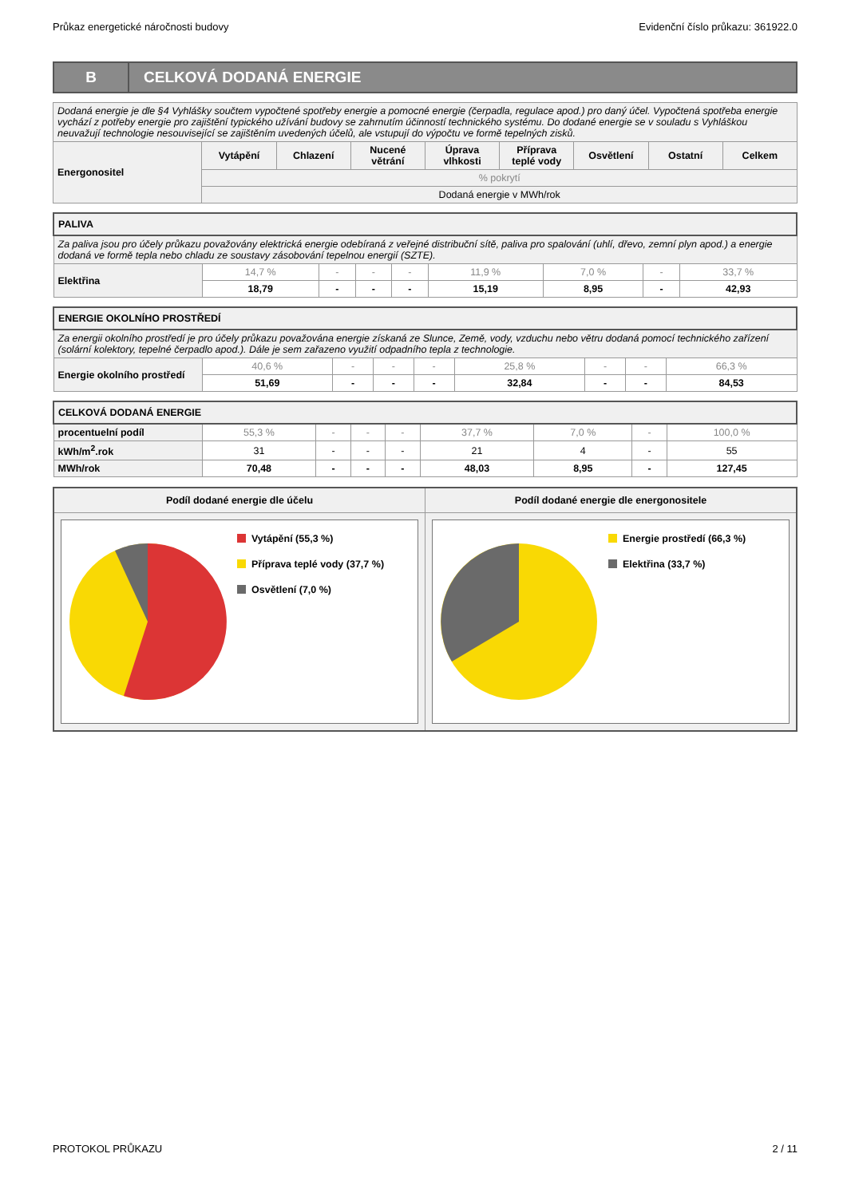Průkaz energetické náročnosti budovy Evidenční číslo průkazu: 361922.0
B
CELKOVÁ DODANÁ ENERGIE
| Dodaná energie je dle §4 Vyhlášky součtem vypočtené spotřeby energie a pomocné energie (čerpadla, regulace apod.) pro daný účel. Vypočtená spotřeba energie vychází z potřeby energie pro zajištění typického užívání budovy se zahrnutím účinností technického systému. Do dodané energie se v souladu s Vyhláškou neuvažují technologie nesouvisející se zajištěním uvedených účelů, ale vstupují do výpočtu ve formě tepelných zisků. | | | | | | | | |
| Energonositel | Vytápění | Chlazení | Nucené větrání | Úprava vlhkosti | Příprava teplé vody | Osvětlení | Ostatní | Celkem |
| | % pokrytí | | | | | | | |
| | Dodaná energie v MWh/rok | | | | | | | |
| PALIVA | | | | | | | | |
| Za paliva jsou pro účely průkazu považovány elektrická energie odebíraná z veřejné distribuční sítě, paliva pro spalování (uhlí, dřevo, zemní plyn apod.) a energie dodaná ve formě tepla nebo chladu ze soustavy zásobování tepelnou energií (SZTE). | | | | | | | | |
| Elektřina | 14,7 % | - | - | - | 11,9 % | 7,0 % | - | 33,7 % |
| | 18,79 | - | - | - | 15,19 | 8,95 | - | 42,93 |
| ENERGIE OKOLNÍHO PROSTŘEDÍ | | | | | | | | |
| Za energii okolního prostředí je pro účely průkazu považována energie získaná ze Slunce, Země, vody, vzduchu nebo větru dodaná pomocí technického zařízení (solární kolektory, tepelné čerpadlo apod.). Dále je sem zařazeno využití odpadního tepla z technologie. | | | | | | | | |
| Energie okolního prostředí | 40,6 % | - | - | - | 25,8 % | - | - | 66,3 % |
| | 51,69 | - | - | - | 32,84 | - | - | 84,53 |
| CELKOVÁ DODANÁ ENERGIE | | | | | | | | |
| procentuelní podíl | 55,3 % | - | - | - | 37,7 % | 7,0 % | - | 100,0 % |
| kWh/m<sup>2</sup>.rok | 31 | - | - | - | 21 | 4 | - | 55 |
| MWh/rok | 70,48 | - | - | - | 48,03 | 8,95 | - | 127,45 |
Podíl dodané energie dle účelu
Vytápění (55,3 %)
Příprava teplé vody (37,7 %)
Osvětlení (7,0 %)
Podíl dodané energie dle energonositele
Energie prostředí (66,3 %)
Elektřina (33,7 %)
PROTOKOL PRŮKAZU 2 / 11